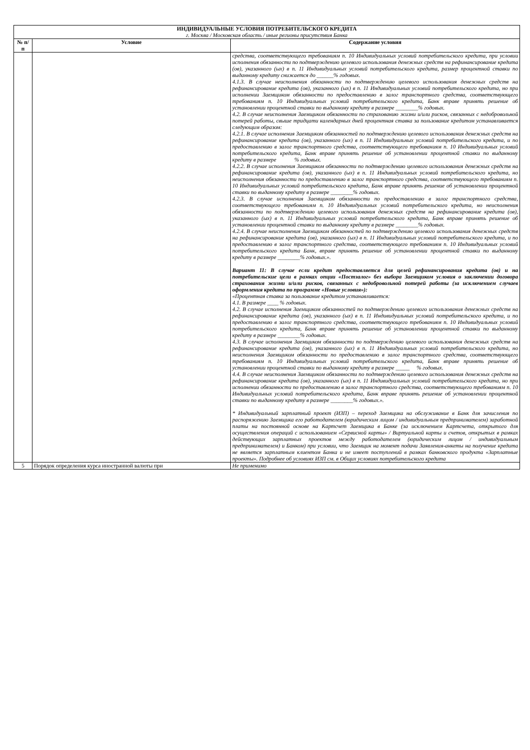| ИНДИВИДУАЛЬНЫЕ УСЛОВИЯ ПОТРЕБИТЕЛЬСКОГО КРЕДИТА г. Москва / Московская область / иные регионы присутствия Банка | | |
| --- | --- | --- |
| № п/п | Условие | Содержание условия |
| | | средства, соответствующего требованиям п. 10 Индивидуальных условий потребительского кредита, при условии исполнения обязанности по подтверждению целевого использования денежных средств на рефинансирование кредита (ов), указанного (ых) в п. 11 Индивидуальных условий потребительского кредита, размер процентной ставки по выданному кредиту снижается до ______% годовых. 4.1.3. В случае неисполнения обязанности по подтверждению целевого использования денежных средств на рефинансирование кредита (ов), указанного (ых) в п. 11 Индивидуальных условий потребительского кредита, но при исполнении Заемщиком обязанности по предоставлению в залог транспортного средства, соответствующего требованиям п. 10 Индивидуальных условий потребительского кредита, Банк вправе принять решение об установлении процентной ставки по выданному кредиту в размере ________% годовых. 4.2. В случае неисполнения Заемщиком обязанности по страхованию жизни и/или рисков, связанных с недобровольной потерей работы, свыше тридцати календарных дней процентная ставка за пользование кредитом устанавливается следующим образом: 4.2.1. В случае исполнения Заемщиком обязанностей по подтверждению целевого использования денежных средств на рефинансирование кредита (ов), указанного (ых) в п. 11 Индивидуальных условий потребительского кредита, и по предоставлению в залог транспортного средства, соответствующего требованиям п. 10 Индивидуальных условий потребительского кредита, Банк вправе принять решение об установлении процентной ставки по выданному кредиту в размере % годовых. 4.2.2. В случае исполнения Заемщиком обязанности по подтверждению целевого использования денежных средств на рефинансирование кредита (ов), указанного (ых) в п. 11 Индивидуальных условий потребительского кредита, но неисполнения обязанности по предоставлению в залог транспортного средства, соответствующего требованиям п. 10 Индивидуальных условий потребительского кредита, Банк вправе принять решение об установлении процентной ставки по выданному кредиту в размере ________% годовых. 4.2.3. В случае исполнения Заемщиком обязанности по предоставлению в залог транспортного средства, соответствующего требованиям п. 10 Индивидуальных условий потребительского кредита, но неисполнения обязанности по подтверждению целевого использования денежных средств на рефинансирование кредита (ов), указанного (ых) в п. 11 Индивидуальных условий потребительского кредита, Банк вправе принять решение об установлении процентной ставки по выданному кредиту в размере ________% годовых. 4.2.4. В случае неисполнения Заемщиком обязанностей по подтверждению целевого использования денежных средств на рефинансирование кредита (ов), указанного (ых) в п. 11 Индивидуальных условий потребительского кредита, и по предоставлению в залог транспортного средства, соответствующего требованиям п. 10 Индивидуальных условий потребительского кредита Банк, вправе принять решение об установлении процентной ставки по выданному кредиту в размере ________% годовых.». Вариант 11: В случае если кредит предоставляется для целей рефинансирования кредита (ов) и на потребительские цели в рамках опции «Постзалог» без выбора Заемщиком условия о заключении договора страхования жизни и/или рисков, связанных с недобровольной потерей работы (за исключением случаев оформления кредита по программе «Новые условия»): «Процентная ставка за пользование кредитом устанавливается: 4.1. В размере ____ % годовых. 4.2. В случае исполнения Заемщиком обязанностей по подтверждению целевого использования денежных средств на рефинансирование кредита (ов), указанного (ых) в п. 11 Индивидуальных условий потребительского кредита, и по предоставлению в залог транспортного средства, соответствующего требованиям п. 10 Индивидуальных условий потребительского кредита, Банк вправе принять решение об установлении процентной ставки по выданному кредиту в размере ________% годовых. 4.3. В случае исполнения Заемщиком обязанности по подтверждению целевого использования денежных средств на рефинансирование кредита (ов), указанного (ых) в п. 11 Индивидуальных условий потребительского кредита, но неисполнения Заемщиком обязанности по предоставлению в залог транспортного средства, соответствующего требованиям п. 10 Индивидуальных условий потребительского кредита, Банк вправе принять решение об установлении процентной ставки по выданному кредиту в размере _____ % годовых. 4.4. В случае неисполнения Заемщиком обязанности по подтверждению целевого использования денежных средств на рефинансирование кредита (ов), указанного (ых) в п. 11 Индивидуальных условий потребительского кредита, но при исполнении обязанности по предоставлению в залог транспортного средства, соответствующего требованиям п. 10 Индивидуальных условий потребительского кредита, Банк вправе принять решение об установлении процентной ставки по выданному кредиту в размере ________% годовых.». * Индивидуальный зарплатный проект (ИЗП) – переход Заемщика на обслуживание в Банк для зачисления по распоряжению Заемщика его работодателем (юридическим лицом / индивидуальным предпринимателем) заработной платы на постоянной основе на Картсчет Заемщика в Банке (за исключением Картсчета, открытого для осуществления операций с использованием «Сервисной карты» / Виртуальной карты и счетов, открытых в рамках действующих зарплатных проектов между работодателем (юридическим лицом / индивидуальным предпринимателем) и Банком) при условии, что Заемщик на момент подачи Заявления-анкеты на получение кредита не является зарплатным клиентом Банка и не имеет поступлений в рамках банковского продукта «Зарплатные проекты». Подробнее об условиях ИЗП см. в Общих условиях потребительского кредита |
| 5 | Порядок определения курса иностранной валюты при | Не применимо |